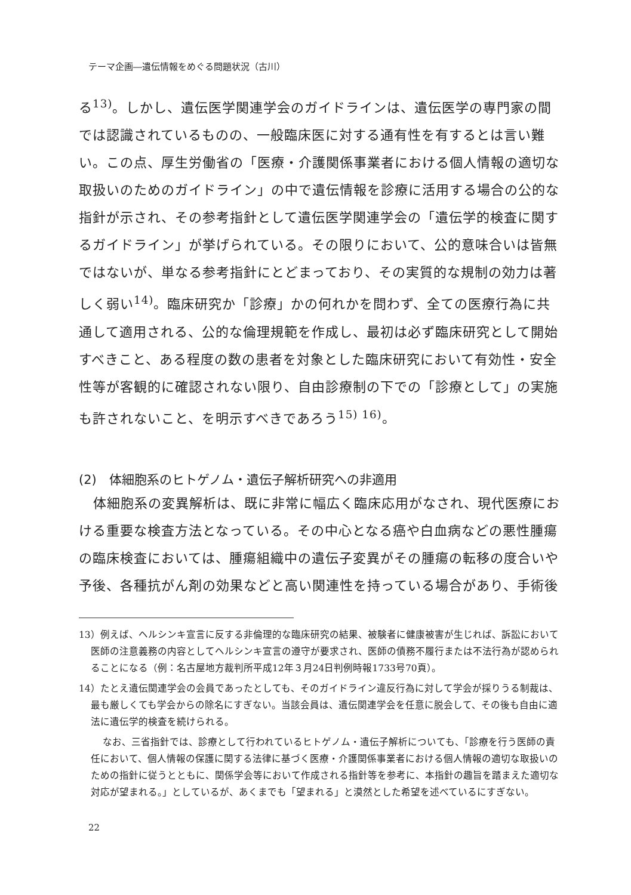テーマ企画―遺伝情報をめぐる問題状況（古川）
る<sup>13)</sup>。しかし、遺伝医学関連学会のガイドラインは、遺伝医学の専門家の間では認識されているものの、一般臨床医に対する通有性を有するとは言い難い。この点、厚生労働省の「医療・介護関係事業者における個人情報の適切な取扱いのためのガイドライン」の中で遺伝情報を診療に活用する場合の公的な指針が示され、その参考指針として遺伝医学関連学会の「遺伝学的検査に関するガイドライン」が挙げられている。その限りにおいて、公的意味合いは皆無ではないが、単なる参考指針にとどまっており、その実質的な規制の効力は著しく弱い<sup>14)</sup>。臨床研究か「診療」かの何れかを問わず、全ての医療行為に共通して適用される、公的な倫理規範を作成し、最初は必ず臨床研究として開始すべきこと、ある程度の数の患者を対象とした臨床研究において有効性・安全性等が客観的に確認されない限り、自由診療制の下での「診療として」の実施も許されないこと、を明示すべきであろう<sup>15) 16)</sup>。
(2)　体細胞系のヒトゲノム・遺伝子解析研究への非適用
体細胞系の変異解析は、既に非常に幅広く臨床応用がなされ、現代医療における重要な検査方法となっている。その中心となる癌や白血病などの悪性腫瘍の臨床検査においては、腫瘍組織中の遺伝子変異がその腫瘍の転移の度合いや予後、各種抗がん剤の効果などと高い関連性を持っている場合があり、手術後
13）例えば、ヘルシンキ宣言に反する非倫理的な臨床研究の結果、被験者に健康被害が生じれば、訴訟において医師の注意義務の内容としてヘルシンキ宣言の遵守が要求され、医師の債務不履行または不法行為が認められることになる（例：名古屋地方裁判所平成12年３月24日判例時報1733号70頁）。
14）たとえ遺伝関連学会の会員であったとしても、そのガイドライン違反行為に対して学会が採りうる制裁は、最も厳しくても学会からの除名にすぎない。当該会員は、遺伝関連学会を任意に脱会して、その後も自由に適法に遺伝学的検査を続けられる。
なお、三省指針では、診療として行われているヒトゲノム・遺伝子解析についても、「診療を行う医師の責任において、個人情報の保護に関する法律に基づく医療・介護関係事業者における個人情報の適切な取扱いのための指針に従うとともに、関係学会等において作成される指針等を参考に、本指針の趣旨を踏まえた適切な対応が望まれる。」としているが、あくまでも「望まれる」と漠然とした希望を述べているにすぎない。
22